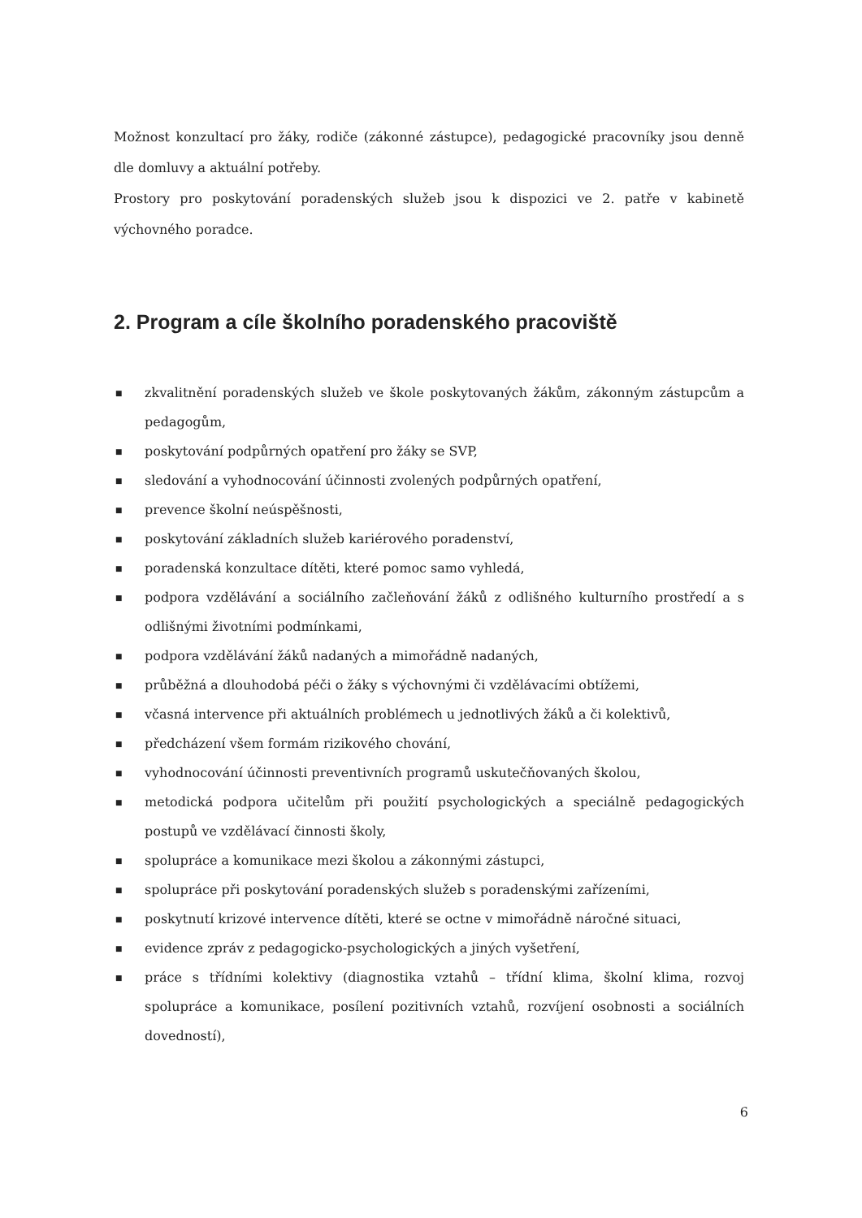Možnost konzultací pro žáky, rodiče (zákonné zástupce), pedagogické pracovníky jsou denně dle domluvy a aktuální potřeby.
Prostory pro poskytování poradenských služeb jsou k dispozici ve 2. patře v kabinetě výchovného poradce.
2. Program a cíle školního poradenského pracoviště
■ zkvalitnění poradenských služeb ve škole poskytovaných žákům, zákonným zástupcům a pedagogům,
■ poskytování podpůrných opatření pro žáky se SVP,
■ sledování a vyhodnocování účinnosti zvolených podpůrných opatření,
■ prevence školní neúspěšnosti,
■ poskytování základních služeb kariérového poradenství,
■ poradenská konzultace dítěti, které pomoc samo vyhledá,
■ podpora vzdělávání a sociálního začleňování žáků z odlišného kulturního prostředí a s odlišnými životními podmínkami,
■ podpora vzdělávání žáků nadaných a mimořádně nadaných,
■ průběžná a dlouhodobá péči o žáky s výchovnými či vzdělávacími obtížemi,
■ včasná intervence při aktuálních problémech u jednotlivých žáků a či kolektivů,
■ předcházení všem formám rizikového chování,
■ vyhodnocování účinnosti preventivních programů uskutečňovaných školou,
■ metodická podpora učitelům při použití psychologických a speciálně pedagogických postupů ve vzdělávací činnosti školy,
■ spolupráce a komunikace mezi školou a zákonnými zástupci,
■ spolupráce při poskytování poradenských služeb s poradenskými zařízeními,
■ poskytnutí krizové intervence dítěti, které se octne v mimořádně náročné situaci,
■ evidence zpráv z pedagogicko-psychologických a jiných vyšetření,
■ práce s třídními kolektivy (diagnostika vztahů – třídní klima, školní klima, rozvoj spolupráce a komunikace, posílení pozitivních vztahů, rozvíjení osobnosti a sociálních dovedností),
6